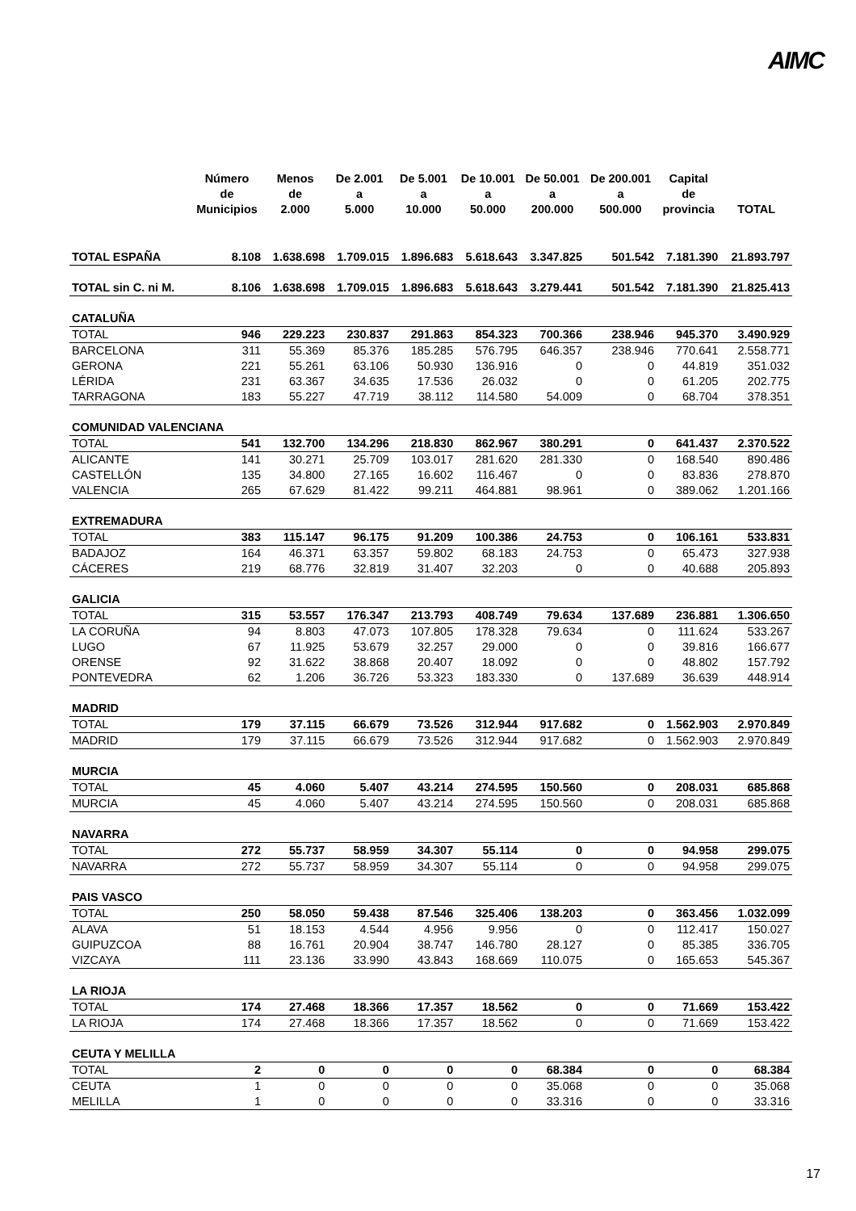AIMC
| | Número de Municipios | Menos de 2.000 | De 2.001 a 5.000 | De 5.001 a 10.000 | De 10.001 a 50.000 | De 50.001 a 200.000 | De 200.001 a 500.000 | Capital de provincia | TOTAL |
| --- | --- | --- | --- | --- | --- | --- | --- | --- | --- |
| TOTAL ESPAÑA | 8.108 | 1.638.698 | 1.709.015 | 1.896.683 | 5.618.643 | 3.347.825 | 501.542 | 7.181.390 | 21.893.797 |
| TOTAL sin C. ni M. | 8.106 | 1.638.698 | 1.709.015 | 1.896.683 | 5.618.643 | 3.279.441 | 501.542 | 7.181.390 | 21.825.413 |
| CATALUÑA | | | | | | | | | |
| TOTAL | 946 | 229.223 | 230.837 | 291.863 | 854.323 | 700.366 | 238.946 | 945.370 | 3.490.929 |
| BARCELONA | 311 | 55.369 | 85.376 | 185.285 | 576.795 | 646.357 | 238.946 | 770.641 | 2.558.771 |
| GERONA | 221 | 55.261 | 63.106 | 50.930 | 136.916 | 0 | 0 | 44.819 | 351.032 |
| LÉRIDA | 231 | 63.367 | 34.635 | 17.536 | 26.032 | 0 | 0 | 61.205 | 202.775 |
| TARRAGONA | 183 | 55.227 | 47.719 | 38.112 | 114.580 | 54.009 | 0 | 68.704 | 378.351 |
| COMUNIDAD VALENCIANA | | | | | | | | | |
| TOTAL | 541 | 132.700 | 134.296 | 218.830 | 862.967 | 380.291 | 0 | 641.437 | 2.370.522 |
| ALICANTE | 141 | 30.271 | 25.709 | 103.017 | 281.620 | 281.330 | 0 | 168.540 | 890.486 |
| CASTELLÓN | 135 | 34.800 | 27.165 | 16.602 | 116.467 | 0 | 0 | 83.836 | 278.870 |
| VALENCIA | 265 | 67.629 | 81.422 | 99.211 | 464.881 | 98.961 | 0 | 389.062 | 1.201.166 |
| EXTREMADURA | | | | | | | | | |
| TOTAL | 383 | 115.147 | 96.175 | 91.209 | 100.386 | 24.753 | 0 | 106.161 | 533.831 |
| BADAJOZ | 164 | 46.371 | 63.357 | 59.802 | 68.183 | 24.753 | 0 | 65.473 | 327.938 |
| CÁCERES | 219 | 68.776 | 32.819 | 31.407 | 32.203 | 0 | 0 | 40.688 | 205.893 |
| GALICIA | | | | | | | | | |
| TOTAL | 315 | 53.557 | 176.347 | 213.793 | 408.749 | 79.634 | 137.689 | 236.881 | 1.306.650 |
| LA CORUÑA | 94 | 8.803 | 47.073 | 107.805 | 178.328 | 79.634 | 0 | 111.624 | 533.267 |
| LUGO | 67 | 11.925 | 53.679 | 32.257 | 29.000 | 0 | 0 | 39.816 | 166.677 |
| ORENSE | 92 | 31.622 | 38.868 | 20.407 | 18.092 | 0 | 0 | 48.802 | 157.792 |
| PONTEVEDRA | 62 | 1.206 | 36.726 | 53.323 | 183.330 | 0 | 137.689 | 36.639 | 448.914 |
| MADRID | | | | | | | | | |
| TOTAL | 179 | 37.115 | 66.679 | 73.526 | 312.944 | 917.682 | 0 | 1.562.903 | 2.970.849 |
| MADRID | 179 | 37.115 | 66.679 | 73.526 | 312.944 | 917.682 | 0 | 1.562.903 | 2.970.849 |
| MURCIA | | | | | | | | | |
| TOTAL | 45 | 4.060 | 5.407 | 43.214 | 274.595 | 150.560 | 0 | 208.031 | 685.868 |
| MURCIA | 45 | 4.060 | 5.407 | 43.214 | 274.595 | 150.560 | 0 | 208.031 | 685.868 |
| NAVARRA | | | | | | | | | |
| TOTAL | 272 | 55.737 | 58.959 | 34.307 | 55.114 | 0 | 0 | 94.958 | 299.075 |
| NAVARRA | 272 | 55.737 | 58.959 | 34.307 | 55.114 | 0 | 0 | 94.958 | 299.075 |
| PAIS VASCO | | | | | | | | | |
| TOTAL | 250 | 58.050 | 59.438 | 87.546 | 325.406 | 138.203 | 0 | 363.456 | 1.032.099 |
| ALAVA | 51 | 18.153 | 4.544 | 4.956 | 9.956 | 0 | 0 | 112.417 | 150.027 |
| GUIPUZCOA | 88 | 16.761 | 20.904 | 38.747 | 146.780 | 28.127 | 0 | 85.385 | 336.705 |
| VIZCAYA | 111 | 23.136 | 33.990 | 43.843 | 168.669 | 110.075 | 0 | 165.653 | 545.367 |
| LA RIOJA | | | | | | | | | |
| TOTAL | 174 | 27.468 | 18.366 | 17.357 | 18.562 | 0 | 0 | 71.669 | 153.422 |
| LA RIOJA | 174 | 27.468 | 18.366 | 17.357 | 18.562 | 0 | 0 | 71.669 | 153.422 |
| CEUTA Y MELILLA | | | | | | | | | |
| TOTAL | 2 | 0 | 0 | 0 | 0 | 68.384 | 0 | 0 | 68.384 |
| CEUTA | 1 | 0 | 0 | 0 | 0 | 35.068 | 0 | 0 | 35.068 |
| MELILLA | 1 | 0 | 0 | 0 | 0 | 33.316 | 0 | 0 | 33.316 |
17